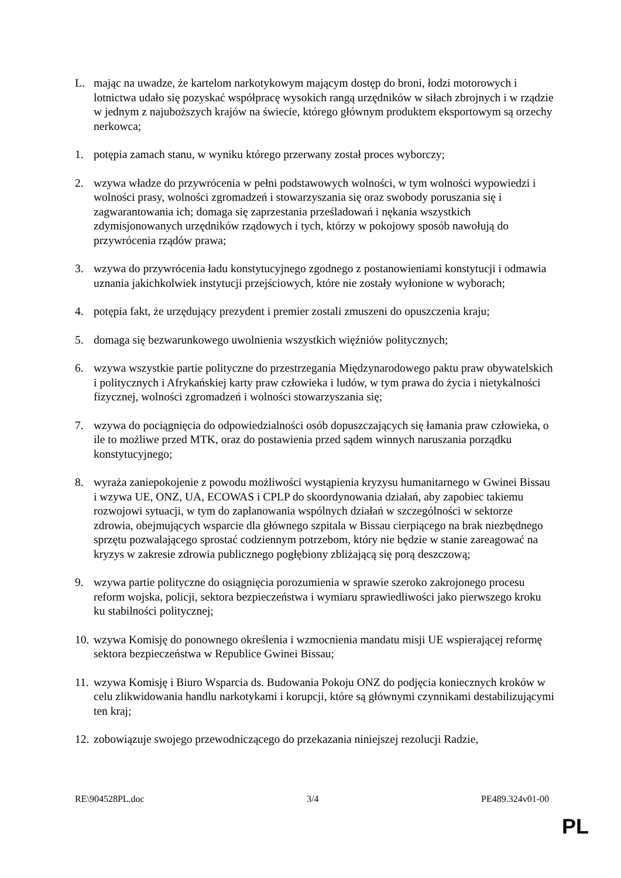L. mając na uwadze, że kartelom narkotykowym mającym dostęp do broni, łodzi motorowych i lotnictwa udało się pozyskać współpracę wysokich rangą urzędników w siłach zbrojnych i w rządzie w jednym z najuboższych krajów na świecie, którego głównym produktem eksportowym są orzechy nerkowca;
1. potępia zamach stanu, w wyniku którego przerwany został proces wyborczy;
2. wzywa władze do przywrócenia w pełni podstawowych wolności, w tym wolności wypowiedzi i wolności prasy, wolności zgromadzeń i stowarzyszania się oraz swobody poruszania się i zagwarantowania ich; domaga się zaprzestania prześladowań i nękania wszystkich zdymisjonowanych urzędników rządowych i tych, którzy w pokojowy sposób nawołują do przywrócenia rządów prawa;
3. wzywa do przywrócenia ładu konstytucyjnego zgodnego z postanowieniami konstytucji i odmawia uznania jakichkolwiek instytucji przejściowych, które nie zostały wyłonione w wyborach;
4. potępia fakt, że urzędujący prezydent i premier zostali zmuszeni do opuszczenia kraju;
5. domaga się bezwarunkowego uwolnienia wszystkich więźniów politycznych;
6. wzywa wszystkie partie polityczne do przestrzegania Międzynarodowego paktu praw obywatelskich i politycznych i Afrykańskiej karty praw człowieka i ludów, w tym prawa do życia i nietykalności fizycznej, wolności zgromadzeń i wolności stowarzyszania się;
7. wzywa do pociągnięcia do odpowiedzialności osób dopuszczających się łamania praw człowieka, o ile to możliwe przed MTK, oraz do postawienia przed sądem winnych naruszania porządku konstytucyjnego;
8. wyraża zaniepokojenie z powodu możliwości wystąpienia kryzysu humanitarnego w Gwinei Bissau i wzywa UE, ONZ, UA, ECOWAS i CPLP do skoordynowania działań, aby zapobiec takiemu rozwojowi sytuacji, w tym do zaplanowania wspólnych działań w szczególności w sektorze zdrowia, obejmujących wsparcie dla głównego szpitala w Bissau cierpiącego na brak niezbędnego sprzętu pozwalającego sprostać codziennym potrzebom, który nie będzie w stanie zareagować na kryzys w zakresie zdrowia publicznego pogłębiony zbliżającą się porą deszczową;
9. wzywa partie polityczne do osiągnięcia porozumienia w sprawie szeroko zakrojonego procesu reform wojska, policji, sektora bezpieczeństwa i wymiaru sprawiedliwości jako pierwszego kroku ku stabilności politycznej;
10.
wzywa Komisję do ponownego określenia i wzmocnienia mandatu misji UE wspierającej reformę sektora bezpieczeństwa w Republice Gwinei Bissau;
11.
wzywa Komisję i Biuro Wsparcia ds. Budowania Pokoju ONZ do podjęcia koniecznych kroków w celu zlikwidowania handlu narkotykami i korupcji, które są głównymi czynnikami destabilizującymi ten kraj;
12.
zobowiązuje swojego przewodniczącego do przekazania niniejszej rezolucji Radzie,
RE\904528PL.doc 3/4 PE489.324v01-00
PL